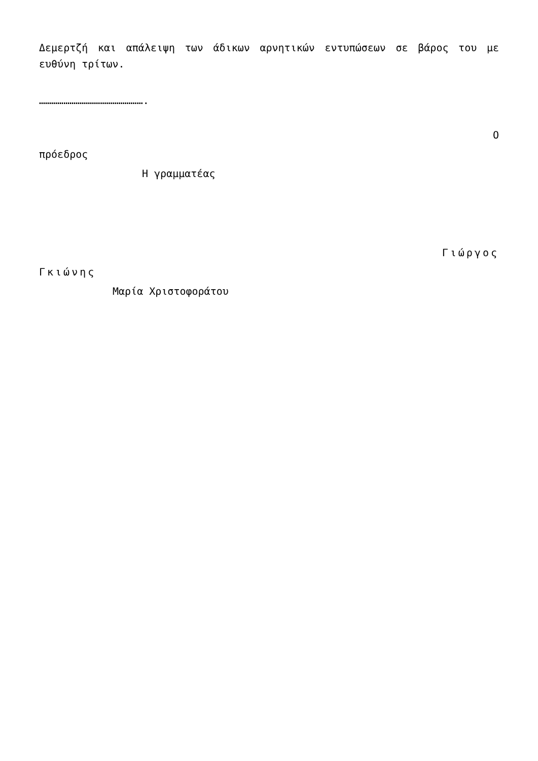Δεμερτζή και απάλειψη των άδικων αρνητικών εντυπώσεων σε βάρος του με ευθύνη τρίτων.
…………………………………………….
Ο
πρόεδρος
Η γραμματέας
Γιώργος
Γκιώνης
Μαρία Χριστοφοράτου